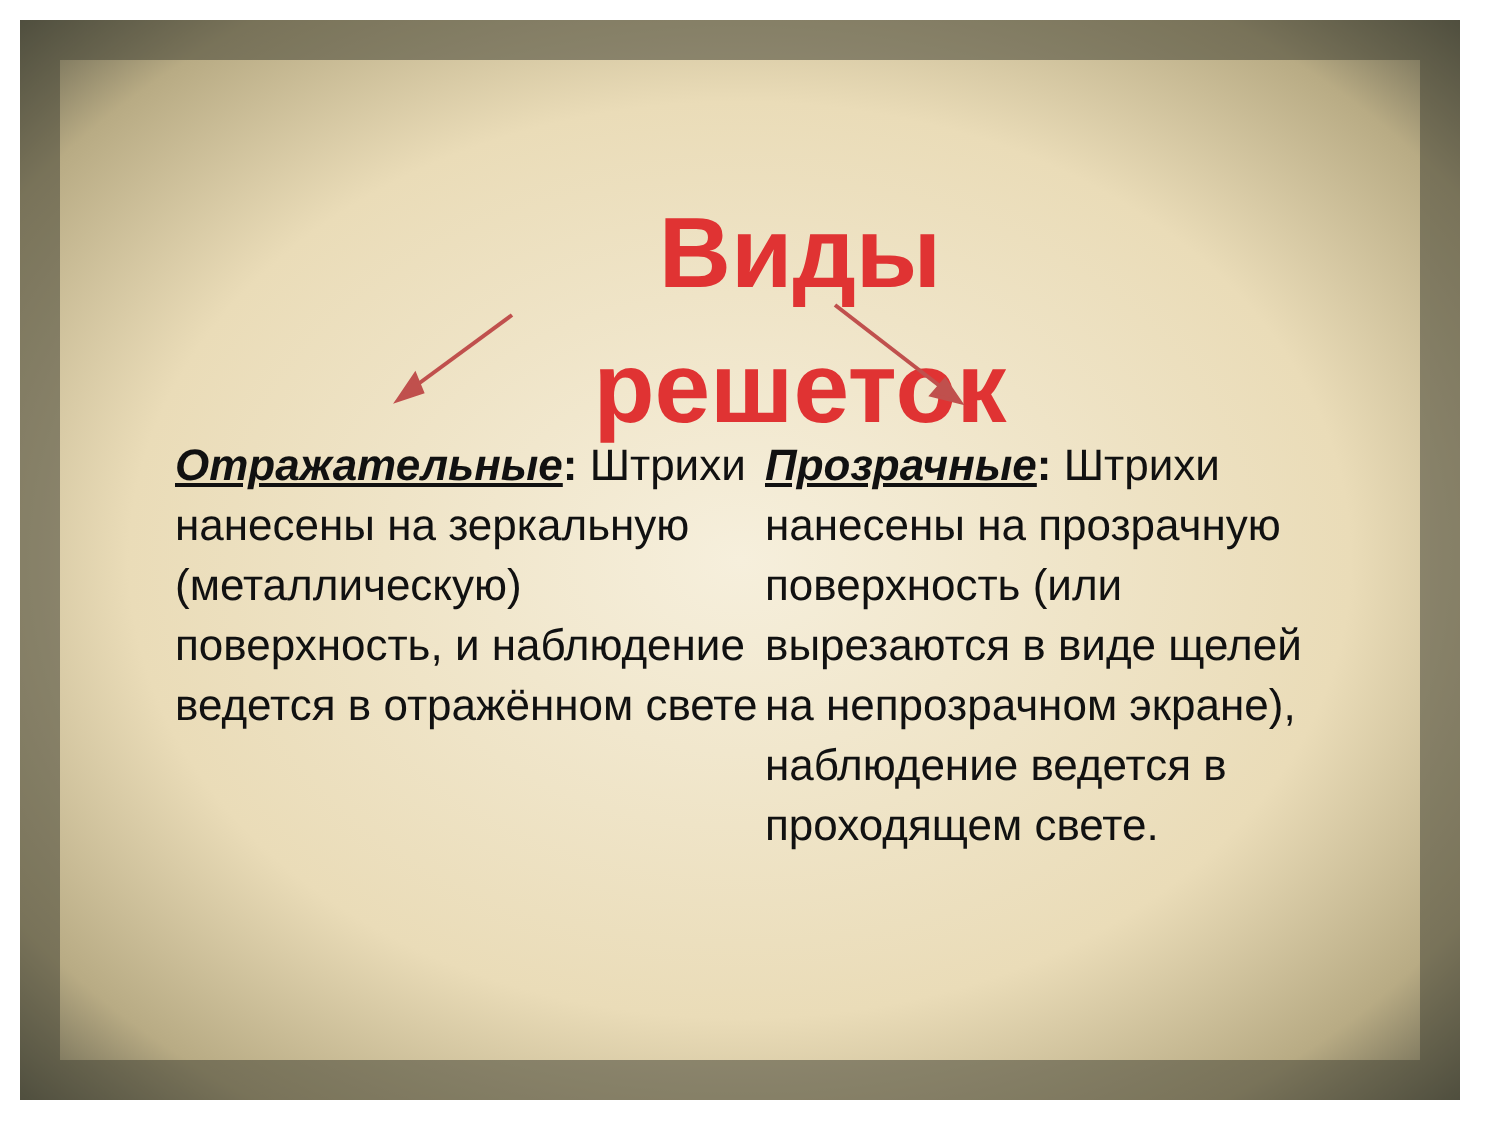Виды
решеток
Отражательные: Штрихи нанесены на зеркальную (металлическую) поверхность, и наблюдение ведется в отражённом свете
Прозрачные: Штрихи нанесены на прозрачную поверхность (или вырезаются в виде щелей на непрозрачном экране), наблюдение ведется в проходящем свете.